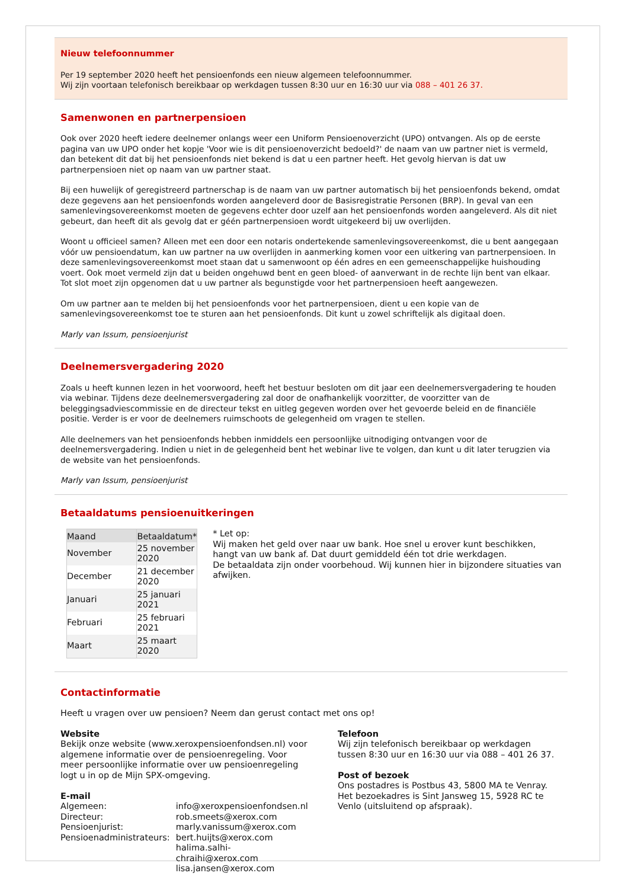Nieuw telefoonnummer
Per 19 september 2020 heeft het pensioenfonds een nieuw algemeen telefoonnummer.
Wij zijn voortaan telefonisch bereikbaar op werkdagen tussen 8:30 uur en 16:30 uur via 088 – 401 26 37.
Samenwonen en partnerpensioen
Ook over 2020 heeft iedere deelnemer onlangs weer een Uniform Pensioenoverzicht (UPO) ontvangen. Als op de eerste pagina van uw UPO onder het kopje 'Voor wie is dit pensioenoverzicht bedoeld?' de naam van uw partner niet is vermeld, dan betekent dit dat bij het pensioenfonds niet bekend is dat u een partner heeft. Het gevolg hiervan is dat uw partnerpensioen niet op naam van uw partner staat.
Bij een huwelijk of geregistreerd partnerschap is de naam van uw partner automatisch bij het pensioenfonds bekend, omdat deze gegevens aan het pensioenfonds worden aangeleverd door de Basisregistratie Personen (BRP). In geval van een samenlevingsovereenkomst moeten de gegevens echter door uzelf aan het pensioenfonds worden aangeleverd. Als dit niet gebeurt, dan heeft dit als gevolg dat er géén partnerpensioen wordt uitgekeerd bij uw overlijden.
Woont u officieel samen? Alleen met een door een notaris ondertekende samenlevingsovereenkomst, die u bent aangegaan vóór uw pensioendatum, kan uw partner na uw overlijden in aanmerking komen voor een uitkering van partnerpensioen. In deze samenlevingsovereenkomst moet staan dat u samenwoont op één adres en een gemeenschappelijke huishouding voert. Ook moet vermeld zijn dat u beiden ongehuwd bent en geen bloed- of aanverwant in de rechte lijn bent van elkaar. Tot slot moet zijn opgenomen dat u uw partner als begunstigde voor het partnerpensioen heeft aangewezen.
Om uw partner aan te melden bij het pensioenfonds voor het partnerpensioen, dient u een kopie van de samenlevingsovereenkomst toe te sturen aan het pensioenfonds. Dit kunt u zowel schriftelijk als digitaal doen.
Marly van Issum, pensioenjurist
Deelnemersvergadering 2020
Zoals u heeft kunnen lezen in het voorwoord, heeft het bestuur besloten om dit jaar een deelnemersvergadering te houden via webinar. Tijdens deze deelnemersvergadering zal door de onafhankelijk voorzitter, de voorzitter van de beleggingsadviescommissie en de directeur tekst en uitleg gegeven worden over het gevoerde beleid en de financiële positie. Verder is er voor de deelnemers ruimschoots de gelegenheid om vragen te stellen.
Alle deelnemers van het pensioenfonds hebben inmiddels een persoonlijke uitnodiging ontvangen voor de deelnemersvergadering. Indien u niet in de gelegenheid bent het webinar live te volgen, dan kunt u dit later terugzien via de website van het pensioenfonds.
Marly van Issum, pensioenjurist
Betaaldatums pensioenuitkeringen
| Maand | Betaaldatum* |
| --- | --- |
| November | 25 november 2020 |
| December | 21 december 2020 |
| Januari | 25 januari 2021 |
| Februari | 25 februari 2021 |
| Maart | 25 maart 2020 |
* Let op:
Wij maken het geld over naar uw bank. Hoe snel u erover kunt beschikken, hangt van uw bank af. Dat duurt gemiddeld één tot drie werkdagen.
De betaaldata zijn onder voorbehoud. Wij kunnen hier in bijzondere situaties van afwijken.
Contactinformatie
Heeft u vragen over uw pensioen? Neem dan gerust contact met ons op!
Website
Bekijk onze website (www.xeroxpensioenfondsen.nl) voor algemene informatie over de pensioenregeling. Voor meer persoonlijke informatie over uw pensioenregeling logt u in op de Mijn SPX-omgeving.
E-mail
| Algemeen: | info@xeroxpensioenfondsen.nl |
| Directeur: | rob.smeets@xerox.com |
| Pensioenjurist: | marly.vanissum@xerox.com |
| Pensioenadministrateurs: | bert.huijts@xerox.com halima.salhi-chraihi@xerox.com lisa.jansen@xerox.com |
Telefoon
Wij zijn telefonisch bereikbaar op werkdagen tussen 8:30 uur en 16:30 uur via 088 – 401 26 37.
Post of bezoek
Ons postadres is Postbus 43, 5800 MA te Venray. Het bezoekadres is Sint Jansweg 15, 5928 RC te Venlo (uitsluitend op afspraak).